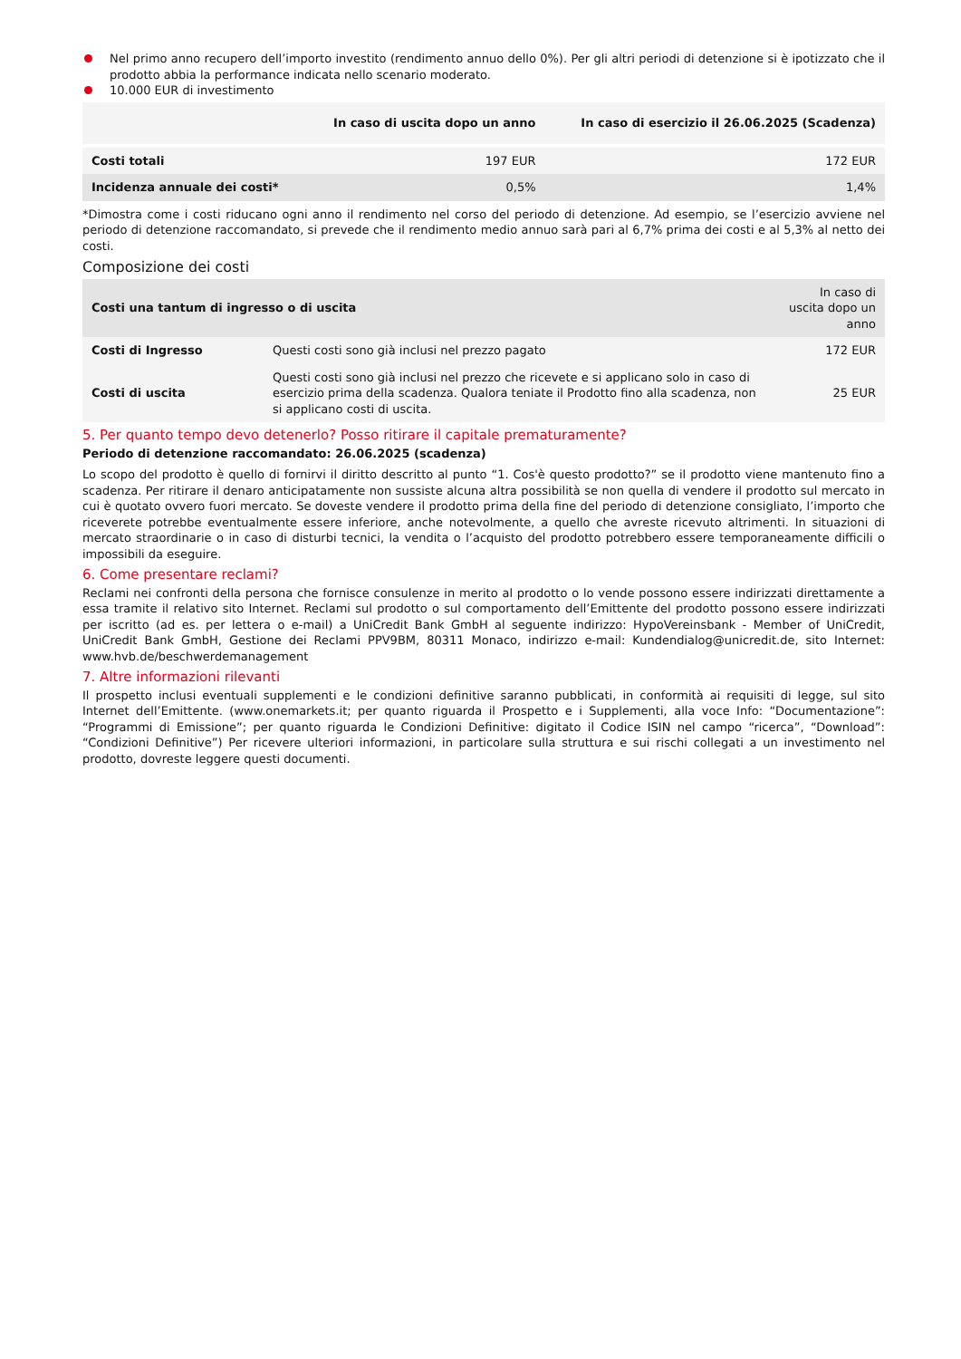Nel primo anno recupero dell’importo investito (rendimento annuo dello 0%). Per gli altri periodi di detenzione si è ipotizzato che il prodotto abbia la performance indicata nello scenario moderato.
10.000 EUR di investimento
| | In caso di uscita dopo un anno | In caso di esercizio il 26.06.2025 (Scadenza) |
| --- | --- | --- |
| Costi totali | 197 EUR | 172 EUR |
| Incidenza annuale dei costi* | 0,5% | 1,4% |
*Dimostra come i costi riducano ogni anno il rendimento nel corso del periodo di detenzione. Ad esempio, se l’esercizio avviene nel periodo di detenzione raccomandato, si prevede che il rendimento medio annuo sarà pari al 6,7% prima dei costi e al 5,3% al netto dei costi.
Composizione dei costi
| Costi una tantum di ingresso o di uscita | | In caso di uscita dopo un anno |
| --- | --- | --- |
| Costi di Ingresso | Questi costi sono già inclusi nel prezzo pagato | 172 EUR |
| Costi di uscita | Questi costi sono già inclusi nel prezzo che ricevete e si applicano solo in caso di esercizio prima della scadenza. Qualora teniate il Prodotto fino alla scadenza, non si applicano costi di uscita. | 25 EUR |
5. Per quanto tempo devo detenerlo? Posso ritirare il capitale prematuramente?
Periodo di detenzione raccomandato: 26.06.2025 (scadenza)
Lo scopo del prodotto è quello di fornirvi il diritto descritto al punto “1. Cos'è questo prodotto?” se il prodotto viene mantenuto fino a scadenza. Per ritirare il denaro anticipatamente non sussiste alcuna altra possibilità se non quella di vendere il prodotto sul mercato in cui è quotato ovvero fuori mercato. Se doveste vendere il prodotto prima della fine del periodo di detenzione consigliato, l’importo che riceverete potrebbe eventualmente essere inferiore, anche notevolmente, a quello che avreste ricevuto altrimenti. In situazioni di mercato straordinarie o in caso di disturbi tecnici, la vendita o l’acquisto del prodotto potrebbero essere temporaneamente difficili o impossibili da eseguire.
6. Come presentare reclami?
Reclami nei confronti della persona che fornisce consulenze in merito al prodotto o lo vende possono essere indirizzati direttamente a essa tramite il relativo sito Internet. Reclami sul prodotto o sul comportamento dell’Emittente del prodotto possono essere indirizzati per iscritto (ad es. per lettera o e-mail) a UniCredit Bank GmbH al seguente indirizzo: HypoVereinsbank - Member of UniCredit, UniCredit Bank GmbH, Gestione dei Reclami PPV9BM, 80311 Monaco, indirizzo e-mail: Kundendialog@unicredit.de, sito Internet: www.hvb.de/beschwerdemanagement
7. Altre informazioni rilevanti
Il prospetto inclusi eventuali supplementi e le condizioni definitive saranno pubblicati, in conformità ai requisiti di legge, sul sito Internet dell’Emittente. (www.onemarkets.it; per quanto riguarda il Prospetto e i Supplementi, alla voce Info: “Documentazione”: “Programmi di Emissione”; per quanto riguarda le Condizioni Definitive: digitato il Codice ISIN nel campo “ricerca”, “Download”: “Condizioni Definitive”) Per ricevere ulteriori informazioni, in particolare sulla struttura e sui rischi collegati a un investimento nel prodotto, dovreste leggere questi documenti.